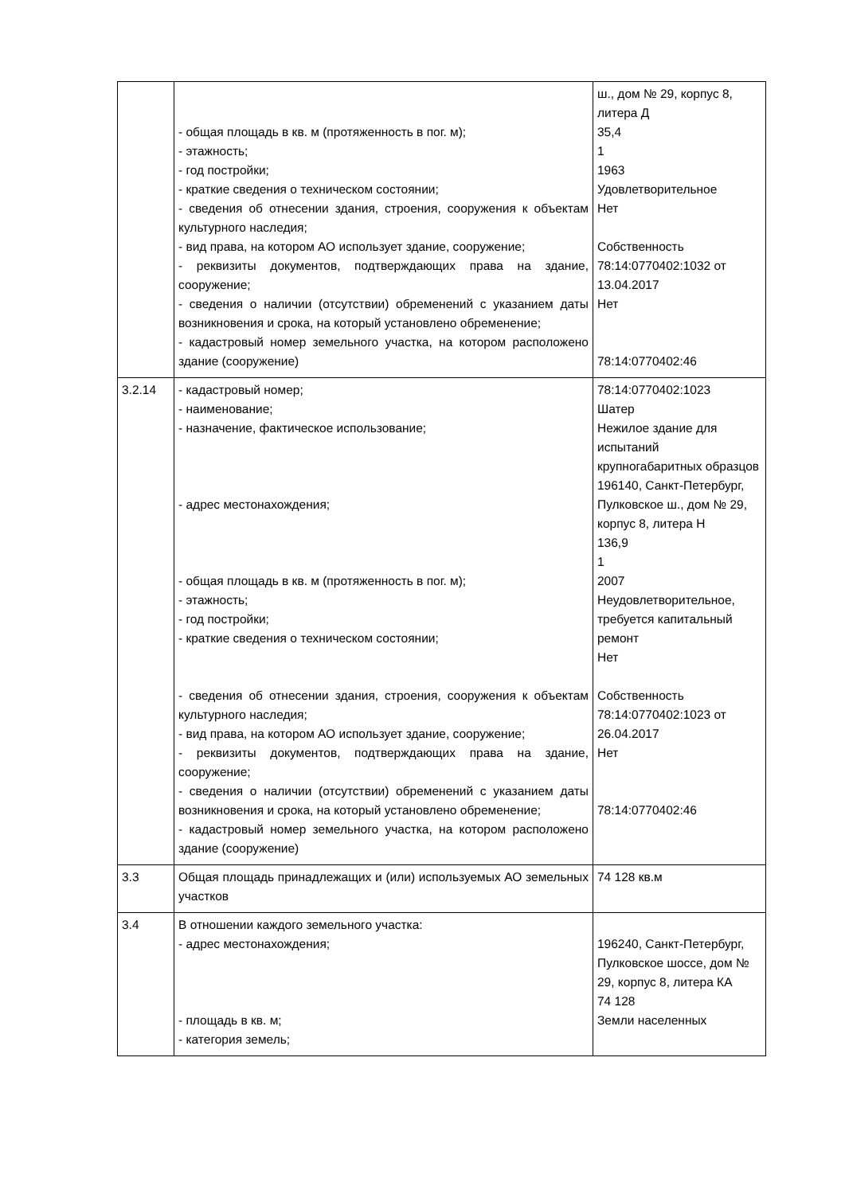| | - общая площадь в кв. м (протяженность в пог. м); - этажность; - год постройки; - краткие сведения о техническом состоянии; - сведения об отнесении здания, строения, сооружения к объектам культурного наследия; - вид права, на котором АО использует здание, сооружение; - реквизиты документов, подтверждающих права на здание, сооружение; - сведения о наличии (отсутствии) обременений с указанием даты возникновения и срока, на который установлено обременение; - кадастровый номер земельного участка, на котором расположено здание (сооружение) | ш., дом № 29, корпус 8, литера Д 35,4 1 1963 Удовлетворительное Нет Собственность 78:14:0770402:1032 от 13.04.2017 Нет 78:14:0770402:46 |
| 3.2.14 | - кадастровый номер; - наименование; - назначение, фактическое использование; - адрес местонахождения; - общая площадь в кв. м (протяженность в пог. м); - этажность; - год постройки; - краткие сведения о техническом состоянии; - сведения об отнесении здания, строения, сооружения к объектам культурного наследия; - вид права, на котором АО использует здание, сооружение; - реквизиты документов, подтверждающих права на здание, сооружение; - сведения о наличии (отсутствии) обременений с указанием даты возникновения и срока, на который установлено обременение; - кадастровый номер земельного участка, на котором расположено здание (сооружение) | 78:14:0770402:1023 Шатер Нежилое здание для испытаний крупногабаритных образцов 196140, Санкт-Петербург, Пулковское ш., дом № 29, корпус 8, литера Н 136,9 1 2007 Неудовлетворительное, требуется капитальный ремонт Нет Собственность 78:14:0770402:1023 от 26.04.2017 Нет 78:14:0770402:46 |
| 3.3 | Общая площадь принадлежащих и (или) используемых АО земельных участков | 74 128 кв.м |
| 3.4 | В отношении каждого земельного участка: - адрес местонахождения; - площадь в кв. м; - категория земель; | 196240, Санкт-Петербург, Пулковское шоссе, дом № 29, корпус 8, литера КА 74 128 Земли населенных |